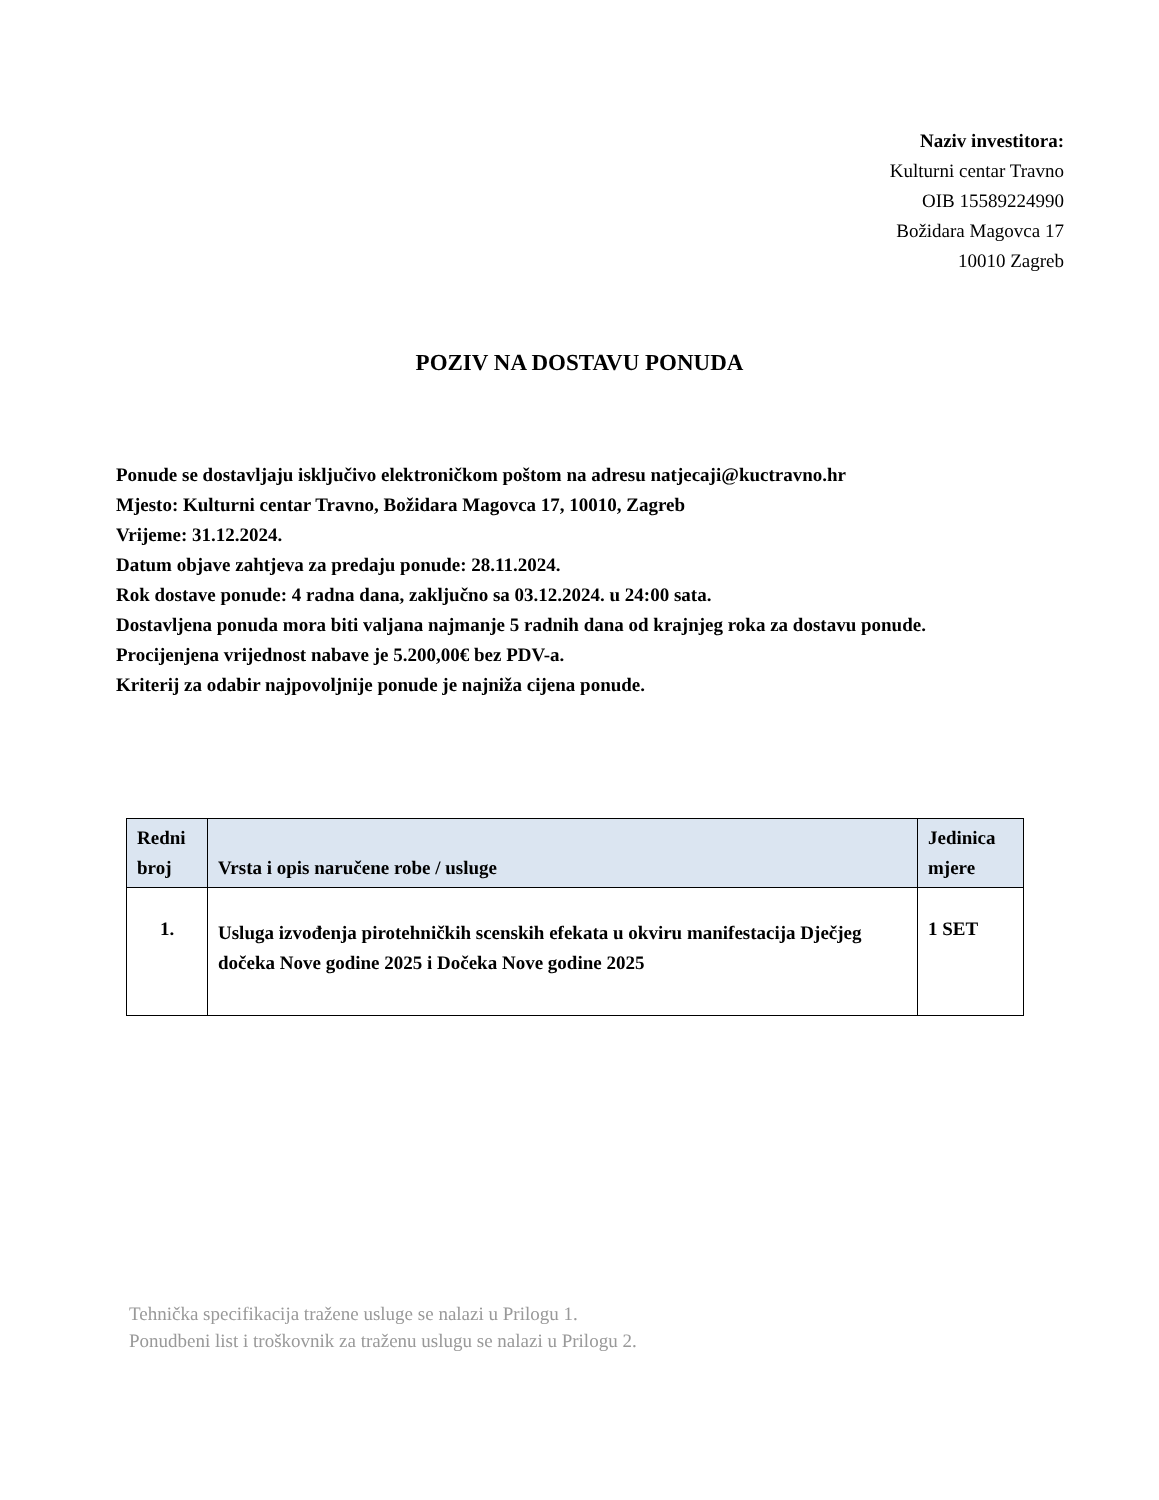Naziv investitora:
Kulturni centar Travno
OIB 15589224990
Božidara Magovca 17
10010 Zagreb
POZIV NA DOSTAVU PONUDA
Ponude se dostavljaju isključivo elektroničkom poštom na adresu natjecaji@kuctravno.hr
Mjesto: Kulturni centar Travno, Božidara Magovca 17, 10010, Zagreb
Vrijeme: 31.12.2024.
Datum objave zahtjeva za predaju ponude: 28.11.2024.
Rok dostave ponude: 4 radna dana, zaključno sa 03.12.2024. u 24:00 sata.
Dostavljena ponuda mora biti valjana najmanje 5 radnih dana od krajnjeg roka za dostavu ponude.
Procijenjena vrijednost nabave je 5.200,00€ bez PDV-a.
Kriterij za odabir najpovoljnije ponude je najniža cijena ponude.
| Redni broj | Vrsta i opis naručene robe / usluge | Jedinica mjere |
| --- | --- | --- |
| 1. | Usluga izvođenja pirotehničkih scenskih efekata u okviru manifestacija Dječjeg dočeka Nove godine 2025 i Dočeka Nove godine 2025 | 1 SET |
Tehnička specifikacija tražene usluge se nalazi u Prilogu 1.
Ponudbeni list i troškovnik za traženu uslugu se nalazi u Prilogu 2.